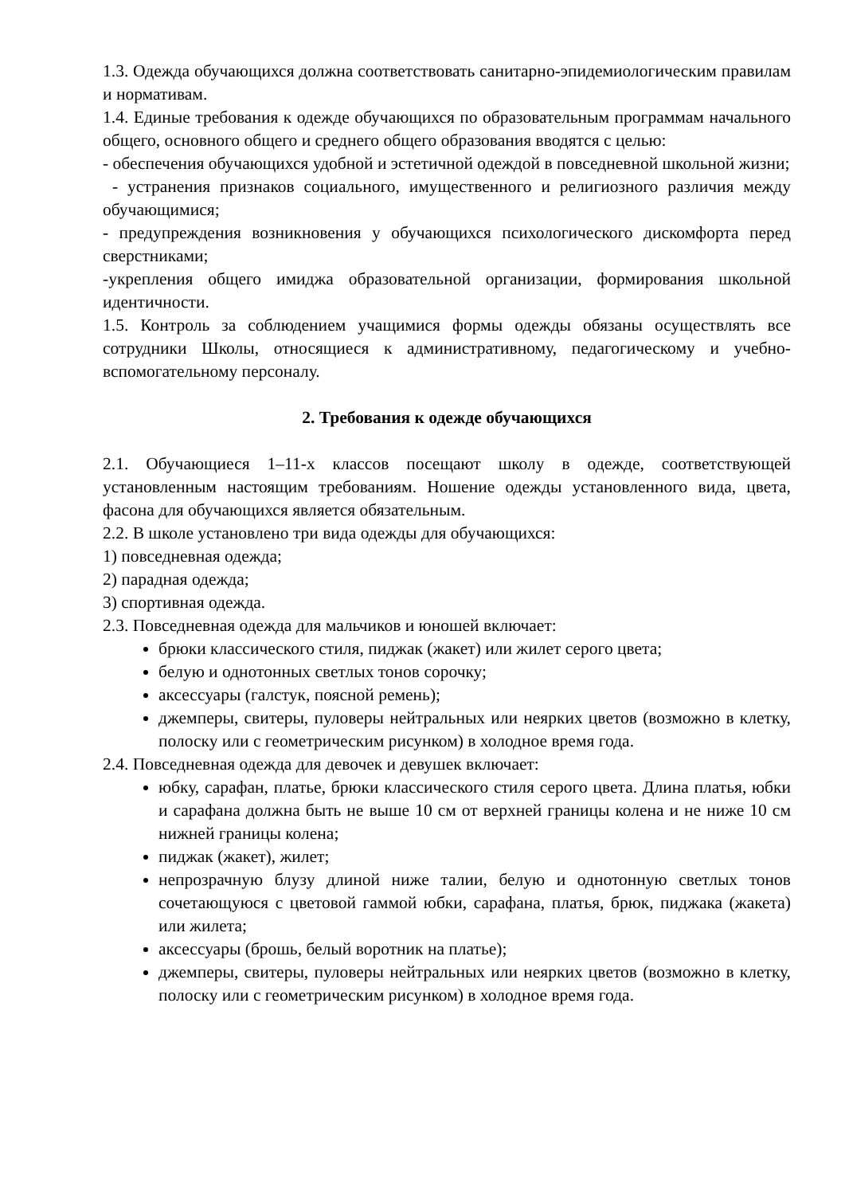1.3. Одежда обучающихся должна соответствовать санитарно-эпидемиологическим правилам и нормативам.
1.4. Единые требования к одежде обучающихся по образовательным программам начального общего, основного общего и среднего общего образования вводятся с целью:
- обеспечения обучающихся удобной и эстетичной одеждой в повседневной школьной жизни;
- устранения признаков социального, имущественного и религиозного различия между обучающимися;
- предупреждения возникновения у обучающихся психологического дискомфорта перед сверстниками;
-укрепления общего имиджа образовательной организации, формирования школьной идентичности.
1.5. Контроль за соблюдением учащимися формы одежды обязаны осуществлять все сотрудники Школы, относящиеся к административному, педагогическому и учебно-вспомогательному персоналу.
2. Требования к одежде обучающихся
2.1. Обучающиеся 1–11-х классов посещают школу в одежде, соответствующей установленным настоящим требованиям. Ношение одежды установленного вида, цвета, фасона для обучающихся является обязательным.
2.2. В школе установлено три вида одежды для обучающихся:
1) повседневная одежда;
2) парадная одежда;
3) спортивная одежда.
2.3. Повседневная одежда для мальчиков и юношей включает:
брюки классического стиля, пиджак (жакет) или жилет серого цвета;
белую и однотонных светлых тонов сорочку;
аксессуары (галстук, поясной ремень);
джемперы, свитеры, пуловеры нейтральных или неярких цветов (возможно в клетку, полоску или с геометрическим рисунком) в холодное время года.
2.4. Повседневная одежда для девочек и девушек включает:
юбку, сарафан, платье, брюки классического стиля серого цвета. Длина платья, юбки и сарафана должна быть не выше 10 см от верхней границы колена и не ниже 10 см нижней границы колена;
пиджак (жакет), жилет;
непрозрачную блузу длиной ниже талии, белую и однотонную светлых тонов сочетающуюся с цветовой гаммой юбки, сарафана, платья, брюк, пиджака (жакета) или жилета;
аксессуары (брошь, белый воротник на платье);
джемперы, свитеры, пуловеры нейтральных или неярких цветов (возможно в клетку, полоску или с геометрическим рисунком) в холодное время года.